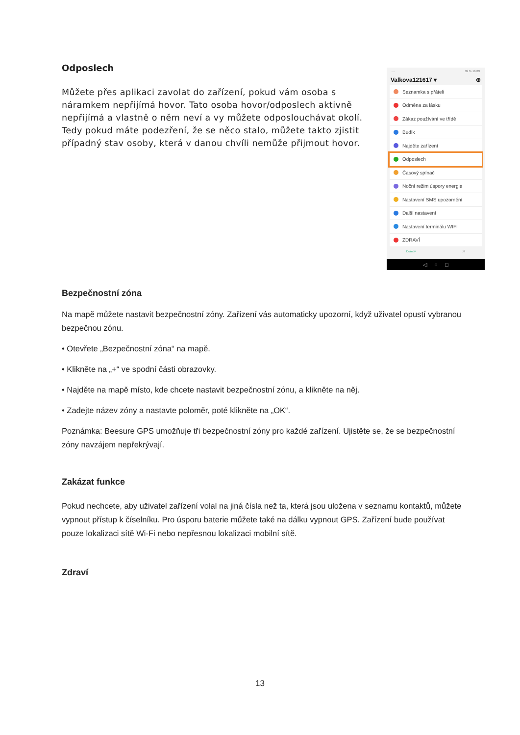Odposlech
Můžete přes aplikaci zavolat do zařízení, pokud vám osoba s náramkem nepřijímá hovor. Tato osoba hovor/odposlech aktivně nepřijímá a vlastně o něm neví a vy můžete odposlouchávat okolí. Tedy pokud máte podezření, že se něco stalo, můžete takto zjistit případný stav osoby, která v danou chvíli nemůže přijmout hovor.
.... 39 % 16:09
Valkova121617 ▾ ⊕
Seznamka s přáteli
Odměna za lásku
Zákaz používání ve třídě
Budík
Najděte zařízení
Odposlech
Časový spínač
Noční režim úspory energie
Nastavení SMS upozornění
Další nastavení
Nastavení terminálu WIFI
ZDRAVÍ
Domov Já
◁ ○ □
Bezpečnostní zóna
Na mapě můžete nastavit bezpečnostní zóny. Zařízení vás automaticky upozorní, když uživatel opustí vybranou bezpečnou zónu.
• Otevřete „Bezpečnostní zóna“ na mapě.
• Klikněte na „+“ ve spodní části obrazovky.
• Najděte na mapě místo, kde chcete nastavit bezpečnostní zónu, a klikněte na něj.
• Zadejte název zóny a nastavte poloměr, poté klikněte na „OK“.
Poznámka: Beesure GPS umožňuje tři bezpečnostní zóny pro každé zařízení. Ujistěte se, že se bezpečnostní zóny navzájem nepřekrývají.
Zakázat funkce
Pokud nechcete, aby uživatel zařízení volal na jiná čísla než ta, která jsou uložena v seznamu kontaktů, můžete vypnout přístup k číselníku. Pro úsporu baterie můžete také na dálku vypnout GPS. Zařízení bude používat pouze lokalizaci sítě Wi-Fi nebo nepřesnou lokalizaci mobilní sítě.
Zdraví
13